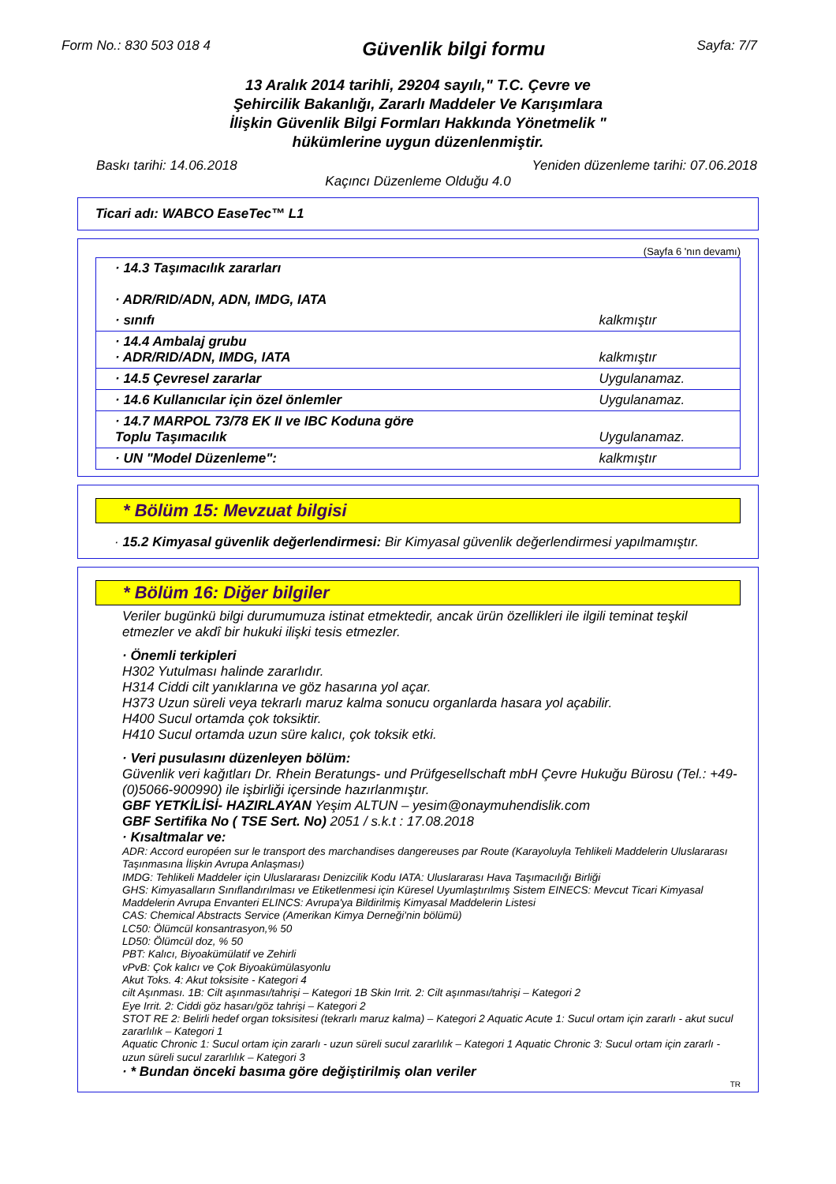Form No.: 830 503 018 4
Güvenlik bilgi formu
Sayfa: 7/7
13 Aralık 2014 tarihli, 29204 sayılı," T.C. Çevre ve
Şehircilik Bakanlığı, Zararlı Maddeler Ve Karışımlara
İlişkin Güvenlik Bilgi Formları Hakkında Yönetmelik "
hükümlerine uygun düzenlenmiştir.
Baskı tarihi: 14.06.2018 Yeniden düzenleme tarihi: 07.06.2018
Kaçıncı Düzenleme Olduğu 4.0
Ticari adı: WABCO EaseTec™ L1
(Sayfa 6 'nın devamı)
| · 14.3 Taşımacılık zararları · ADR/RID/ADN, ADN, IMDG, IATA | |
| · sınıfı | kalkmıştır |
| · 14.4 Ambalaj grubu · ADR/RID/ADN, IMDG, IATA | kalkmıştır |
| · 14.5 Çevresel zararlar | Uygulanamaz. |
| · 14.6 Kullanıcılar için özel önlemler | Uygulanamaz. |
| · 14.7 MARPOL 73/78 EK II ve IBC Koduna göre Toplu Taşımacılık | Uygulanamaz. |
| · UN "Model Düzenleme": | kalkmıştır |
* Bölüm 15: Mevzuat bilgisi
· 15.2 Kimyasal güvenlik değerlendirmesi: Bir Kimyasal güvenlik değerlendirmesi yapılmamıştır.
* Bölüm 16: Diğer bilgiler
Veriler bugünkü bilgi durumumuza istinat etmektedir, ancak ürün özellikleri ile ilgili teminat teşkil etmezler ve akdî bir hukuki ilişki tesis etmezler.
· Önemli terkipleri
H302 Yutulması halinde zararlıdır.
H314 Ciddi cilt yanıklarına ve göz hasarına yol açar.
H373 Uzun süreli veya tekrarlı maruz kalma sonucu organlarda hasara yol açabilir.
H400 Sucul ortamda çok toksiktir.
H410 Sucul ortamda uzun süre kalıcı, çok toksik etki.
· Veri pusulasını düzenleyen bölüm:
Güvenlik veri kağıtları Dr. Rhein Beratungs- und Prüfgesellschaft mbH Çevre Hukuğu Bürosu (Tel.: +49-(0)5066-900990) ile işbirliği içersinde hazırlanmıştır.
GBF YETKİLİSİ- HAZIRLAYAN Yeşim ALTUN – yesim@onaymuhendislik.com
GBF Sertifika No ( TSE Sert. No) 2051 / s.k.t : 17.08.2018
· Kısaltmalar ve:
ADR: Accord européen sur le transport des marchandises dangereuses par Route (Karayoluyla Tehlikeli Maddelerin Uluslararası Taşınmasına İlişkin Avrupa Anlaşması)
IMDG: Tehlikeli Maddeler için Uluslararası Denizcilik Kodu IATA: Uluslararası Hava Taşımacılığı Birliği
GHS: Kimyasalların Sınıflandırılması ve Etiketlenmesi için Küresel Uyumlaştırılmış Sistem EINECS: Mevcut Ticari Kimyasal Maddelerin Avrupa Envanteri ELINCS: Avrupa'ya Bildirilmiş Kimyasal Maddelerin Listesi
CAS: Chemical Abstracts Service (Amerikan Kimya Derneği'nin bölümü)
LC50: Ölümcül konsantrasyon,% 50
LD50: Ölümcül doz, % 50
PBT: Kalıcı, Biyoakümülatif ve Zehirli
vPvB: Çok kalıcı ve Çok Biyoakümülasyonlu
Akut Toks. 4: Akut toksisite - Kategori 4
cilt Aşınması. 1B: Cilt aşınması/tahrişi – Kategori 1B Skin Irrit. 2: Cilt aşınması/tahrişi – Kategori 2
Eye Irrit. 2: Ciddi göz hasarı/göz tahrişi – Kategori 2
STOT RE 2: Belirli hedef organ toksisitesi (tekrarlı maruz kalma) – Kategori 2 Aquatic Acute 1: Sucul ortam için zararlı - akut sucul zararlılık – Kategori 1
Aquatic Chronic 1: Sucul ortam için zararlı - uzun süreli sucul zararlılık – Kategori 1 Aquatic Chronic 3: Sucul ortam için zararlı - uzun süreli sucul zararlılık – Kategori 3
· * Bundan önceki basıma göre değiştirilmiş olan veriler
TR